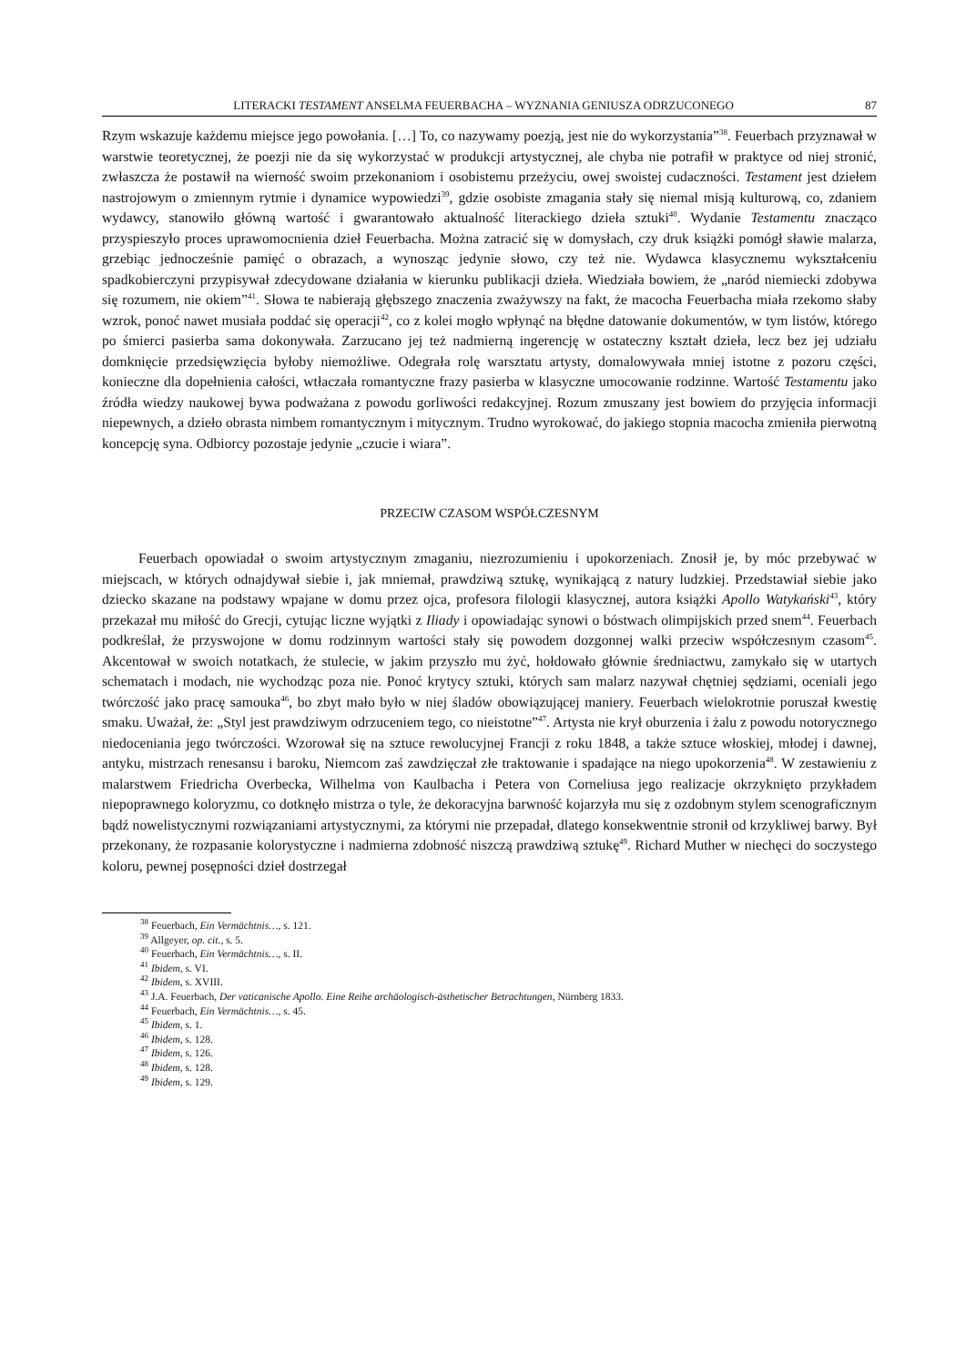LITERACKI TESTAMENT ANSELMA FEUERBACHA – WYZNANIA GENIUSZA ODRZUCONEGO 87
Rzym wskazuje każdemu miejsce jego powołania. […] To, co nazywamy poezją, jest nie do wykorzystania”<sup>38</sup>. Feuerbach przyznawał w warstwie teoretycznej, że poezji nie da się wykorzystać w produkcji artystycznej, ale chyba nie potrafił w praktyce od niej stronić, zwłaszcza że postawił na wierność swoim przekonaniom i osobistemu przeżyciu, owej swoistej cudaczności. Testament jest dziełem nastrojowym o zmiennym rytmie i dynamice wypowiedzi<sup>39</sup>, gdzie osobiste zmagania stały się niemal misją kulturową, co, zdaniem wydawcy, stanowiło główną wartość i gwarantowało aktualność literackiego dzieła sztuki<sup>40</sup>. Wydanie Testamentu znacząco przyspieszyło proces uprawomocnienia dzieł Feuerbacha. Można zatracić się w domysłach, czy druk książki pomógł sławie malarza, grzebiąc jednocześnie pamięć o obrazach, a wynosząc jedynie słowo, czy też nie. Wydawca klasycznemu wykształceniu spadkobierczyni przypisywał zdecydowane działania w kierunku publikacji dzieła. Wiedziała bowiem, że „naród niemiecki zdobywa się rozumem, nie okiem”<sup>41</sup>. Słowa te nabierają głębszego znaczenia zważywszy na fakt, że macocha Feuerbacha miała rzekomo słaby wzrok, ponoć nawet musiała poddać się operacji<sup>42</sup>, co z kolei mogło wpłynąć na błędne datowanie dokumentów, w tym listów, którego po śmierci pasierba sama dokonywała. Zarzucano jej też nadmierną ingerencję w ostateczny kształt dzieła, lecz bez jej udziału domknięcie przedsięwzięcia byłoby niemożliwe. Odegrała rolę warsztatu artysty, domalowywała mniej istotne z pozoru części, konieczne dla dopełnienia całości, wtłaczała romantyczne frazy pasierba w klasyczne umocowanie rodzinne. Wartość Testamentu jako źródła wiedzy naukowej bywa podważana z powodu gorliwości redakcyjnej. Rozum zmuszany jest bowiem do przyjęcia informacji niepewnych, a dzieło obrasta nimbem romantycznym i mitycznym. Trudno wyrokować, do jakiego stopnia macocha zmieniła pierwotną koncepcję syna. Odbiorcy pozostaje jedynie „czucie i wiara”.
PRZECIW CZASOM WSPÓŁCZESNYM
Feuerbach opowiadał o swoim artystycznym zmaganiu, niezrozumieniu i upokorzeniach. Znosił je, by móc przebywać w miejscach, w których odnajdywał siebie i, jak mniemał, prawdziwą sztukę, wynikającą z natury ludzkiej. Przedstawiał siebie jako dziecko skazane na podstawy wpajane w domu przez ojca, profesora filologii klasycznej, autora książki Apollo Watykański<sup>43</sup>, który przekazał mu miłość do Grecji, cytując liczne wyjątki z Iliady i opowiadając synowi o bóstwach olimpijskich przed snem<sup>44</sup>. Feuerbach podkreślał, że przyswojone w domu rodzinnym wartości stały się powodem dozgonnej walki przeciw współczesnym czasom<sup>45</sup>. Akcentował w swoich notatkach, że stulecie, w jakim przyszło mu żyć, hołdowało głównie średniactwu, zamykało się w utartych schematach i modach, nie wychodząc poza nie. Ponoć krytycy sztuki, których sam malarz nazywał chętniej sędziami, oceniali jego twórczość jako pracę samouka<sup>46</sup>, bo zbyt mało było w niej śladów obowiązującej maniery. Feuerbach wielokrotnie poruszał kwestię smaku. Uważał, że: „Styl jest prawdziwym odrzuceniem tego, co nieistotne”<sup>47</sup>. Artysta nie krył oburzenia i żalu z powodu notorycznego niedoceniania jego twórczości. Wzorował się na sztuce rewolucyjnej Francji z roku 1848, a także sztuce włoskiej, młodej i dawnej, antyku, mistrzach renesansu i baroku, Niemcom zaś zawdzięczał złe traktowanie i spadające na niego upokorzenia<sup>48</sup>. W zestawieniu z malarstwem Friedricha Overbecka, Wilhelma von Kaulbacha i Petera von Corneliusa jego realizacje okrzyknięto przykładem niepoprawnego koloryzmu, co dotknęło mistrza o tyle, że dekoracyjna barwność kojarzyła mu się z ozdobnym stylem scenograficznym bądź nowelistycznymi rozwiązaniami artystycznymi, za którymi nie przepadał, dlatego konsekwentnie stronił od krzykliwej barwy. Był przekonany, że rozpasanie kolorystyczne i nadmierna zdobność niszczą prawdziwą sztukę<sup>49</sup>. Richard Muther w niechęci do soczystego koloru, pewnej posępności dzieł dostrzegał
<sup>38</sup> Feuerbach, Ein Vermächtnis…, s. 121.
<sup>39</sup> Allgeyer, op. cit., s. 5.
<sup>40</sup> Feuerbach, Ein Vermächtnis…, s. II.
<sup>41</sup> Ibidem, s. VI.
<sup>42</sup> Ibidem, s. XVIII.
<sup>43</sup> J.A. Feuerbach, Der vaticanische Apollo. Eine Reihe archäologisch-ästhetischer Betrachtungen, Nürnberg 1833.
<sup>44</sup> Feuerbach, Ein Vermächtnis…, s. 45.
<sup>45</sup> Ibidem, s. 1.
<sup>46</sup> Ibidem, s. 128.
<sup>47</sup> Ibidem, s. 126.
<sup>48</sup> Ibidem, s. 128.
<sup>49</sup> Ibidem, s. 129.